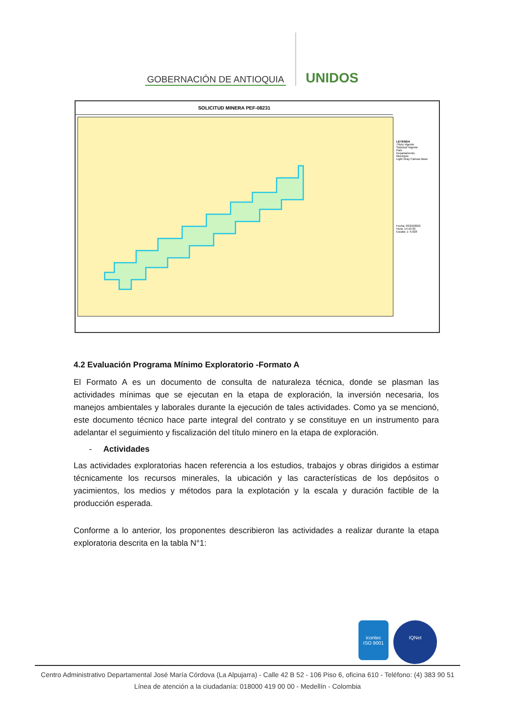GOBERNACIÓN DE ANTIOQUIA
UNIDOS
SOLICITUD MINERA PEF-08231
LEYENDA
Título Vigente
Solicitud Vigente
País
Departamento
Municipio
Light Gray Canvas Base
Fecha: 03/29/2022
Hora: 14:19:39
Escala: 1: 9.028
4.2 Evaluación Programa Mínimo Exploratorio -Formato A
El Formato A es un documento de consulta de naturaleza técnica, donde se plasman las actividades mínimas que se ejecutan en la etapa de exploración, la inversión necesaria, los manejos ambientales y laborales durante la ejecución de tales actividades. Como ya se mencionó, este documento técnico hace parte integral del contrato y se constituye en un instrumento para adelantar el seguimiento y fiscalización del título minero en la etapa de exploración.
- Actividades
Las actividades exploratorias hacen referencia a los estudios, trabajos y obras dirigidos a estimar técnicamente los recursos minerales, la ubicación y las características de los depósitos o yacimientos, los medios y métodos para la explotación y la escala y duración factible de la producción esperada.
Conforme a lo anterior, los proponentes describieron las actividades a realizar durante la etapa exploratoria descrita en la tabla N°1:
icontec
ISO 9001
IQNet
Centro Administrativo Departamental José María Córdova (La Alpujarra) - Calle 42 B 52 - 106 Piso 6, oficina 610 - Teléfono: (4) 383 90 51
Línea de atención a la ciudadanía: 018000 419 00 00 - Medellín - Colombia